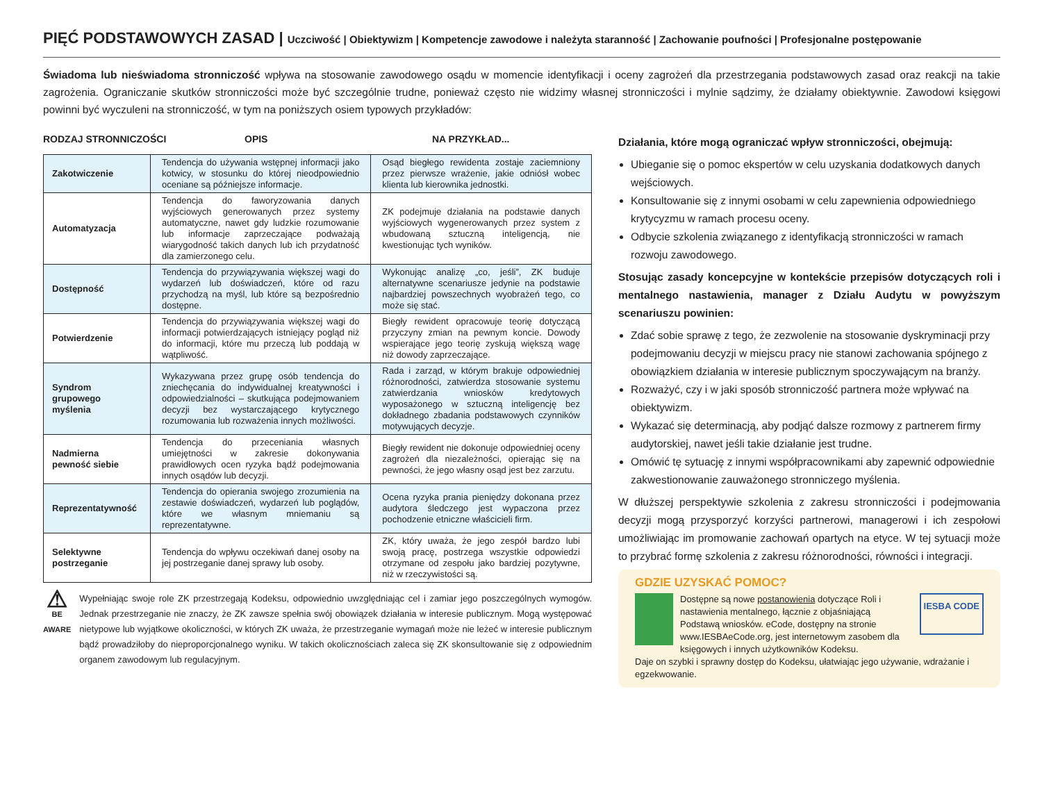PIĘĆ PODSTAWOWYCH ZASAD | Uczciwość | Obiektywizm | Kompetencje zawodowe i należyta staranność | Zachowanie poufności | Profesjonalne postępowanie
Świadoma lub nieświadoma stronniczość wpływa na stosowanie zawodowego osądu w momencie identyfikacji i oceny zagrożeń dla przestrzegania podstawowych zasad oraz reakcji na takie zagrożenia. Ograniczanie skutków stronniczości może być szczególnie trudne, ponieważ często nie widzimy własnej stronniczości i mylnie sądzimy, że działamy obiektywnie. Zawodowi księgowi powinni być wyczuleni na stronniczość, w tym na poniższych osiem typowych przykładów:
RODZAJ STRONNICZOŚCI OPIS NA PRZYKŁAD...
| Zakotwiczenie | Tendencja do używania wstępnej informacji jako kotwicy, w stosunku do której nieodpowiednio oceniane są późniejsze informacje. | Osąd biegłego rewidenta zostaje zaciemniony przez pierwsze wrażenie, jakie odniósł wobec klienta lub kierownika jednostki. |
| Automatyzacja | Tendencja do faworyzowania danych wyjściowych generowanych przez systemy automatyczne, nawet gdy ludzkie rozumowanie lub informacje zaprzeczające podważają wiarygodność takich danych lub ich przydatność dla zamierzonego celu. | ZK podejmuje działania na podstawie danych wyjściowych wygenerowanych przez system z wbudowaną sztuczną inteligencją, nie kwestionując tych wyników. |
| Dostępność | Tendencja do przywiązywania większej wagi do wydarzeń lub doświadczeń, które od razu przychodzą na myśl, lub które są bezpośrednio dostępne. | Wykonując analizę „co, jeśli”, ZK buduje alternatywne scenariusze jedynie na podstawie najbardziej powszechnych wyobrażeń tego, co może się stać. |
| Potwierdzenie | Tendencja do przywiązywania większej wagi do informacji potwierdzających istniejący pogląd niż do informacji, które mu przeczą lub poddają w wątpliwość. | Biegły rewident opracowuje teorię dotyczącą przyczyny zmian na pewnym koncie. Dowody wspierające jego teorię zyskują większą wagę niż dowody zaprzeczające. |
| Syndrom grupowego myślenia | Wykazywana przez grupę osób tendencja do zniechęcania do indywidualnej kreatywności i odpowiedzialności – skutkująca podejmowaniem decyzji bez wystarczającego krytycznego rozumowania lub rozważenia innych możliwości. | Rada i zarząd, w którym brakuje odpowiedniej różnorodności, zatwierdza stosowanie systemu zatwierdzania wniosków kredytowych wyposażonego w sztuczną inteligencję bez dokładnego zbadania podstawowych czynników motywujących decyzje. |
| Nadmierna pewność siebie | Tendencja do przeceniania własnych umiejętności w zakresie dokonywania prawidłowych ocen ryzyka bądź podejmowania innych osądów lub decyzji. | Biegły rewident nie dokonuje odpowiedniej oceny zagrożeń dla niezależności, opierając się na pewności, że jego własny osąd jest bez zarzutu. |
| Reprezentatywność | Tendencja do opierania swojego zrozumienia na zestawie doświadczeń, wydarzeń lub poglądów, które we własnym mniemaniu są reprezentatywne. | Ocena ryzyka prania pieniędzy dokonana przez audytora śledczego jest wypaczona przez pochodzenie etniczne właścicieli firm. |
| Selektywne postrzeganie | Tendencja do wpływu oczekiwań danej osoby na jej postrzeganie danej sprawy lub osoby. | ZK, który uważa, że jego zespół bardzo lubi swoją pracę, postrzega wszystkie odpowiedzi otrzymane od zespołu jako bardziej pozytywne, niż w rzeczywistości są. |
⚠
BE AWARE
Wypełniając swoje role ZK przestrzegają Kodeksu, odpowiednio uwzględniając cel i zamiar jego poszczególnych wymogów. Jednak przestrzeganie nie znaczy, że ZK zawsze spełnia swój obowiązek działania w interesie publicznym. Mogą występować nietypowe lub wyjątkowe okoliczności, w których ZK uważa, że przestrzeganie wymagań może nie leżeć w interesie publicznym bądź prowadziłoby do nieproporcjonalnego wyniku. W takich okolicznościach zaleca się ZK skonsultowanie się z odpowiednim organem zawodowym lub regulacyjnym.
Działania, które mogą ograniczać wpływ stronniczości, obejmują:
Ubieganie się o pomoc ekspertów w celu uzyskania dodatkowych danych wejściowych.
Konsultowanie się z innymi osobami w celu zapewnienia odpowiedniego krytycyzmu w ramach procesu oceny.
Odbycie szkolenia związanego z identyfikacją stronniczości w ramach rozwoju zawodowego.
Stosując zasady koncepcyjne w kontekście przepisów dotyczących roli i mentalnego nastawienia, manager z Działu Audytu w powyższym scenariuszu powinien:
Zdać sobie sprawę z tego, że zezwolenie na stosowanie dyskryminacji przy podejmowaniu decyzji w miejscu pracy nie stanowi zachowania spójnego z obowiązkiem działania w interesie publicznym spoczywającym na branży.
Rozważyć, czy i w jaki sposób stronniczość partnera może wpływać na obiektywizm.
Wykazać się determinacją, aby podjąć dalsze rozmowy z partnerem firmy audytorskiej, nawet jeśli takie działanie jest trudne.
Omówić tę sytuację z innymi współpracownikami aby zapewnić odpowiednie zakwestionowanie zauważonego stronniczego myślenia.
W dłuższej perspektywie szkolenia z zakresu stronniczości i podejmowania decyzji mogą przysporzyć korzyści partnerowi, managerowi i ich zespołowi umożliwiając im promowanie zachowań opartych na etyce. W tej sytuacji może to przybrać formę szkolenia z zakresu różnorodności, równości i integracji.
GDZIE UZYSKAĆ POMOC?
Dostępne są nowe postanowienia dotyczące Roli i nastawienia mentalnego, łącznie z objaśniającą Podstawą wniosków. eCode, dostępny na stronie www.IESBAeCode.org, jest internetowym zasobem dla księgowych i innych użytkowników Kodeksu.
IESBA CODE
Daje on szybki i sprawny dostęp do Kodeksu, ułatwiając jego używanie, wdrażanie i egzekwowanie.